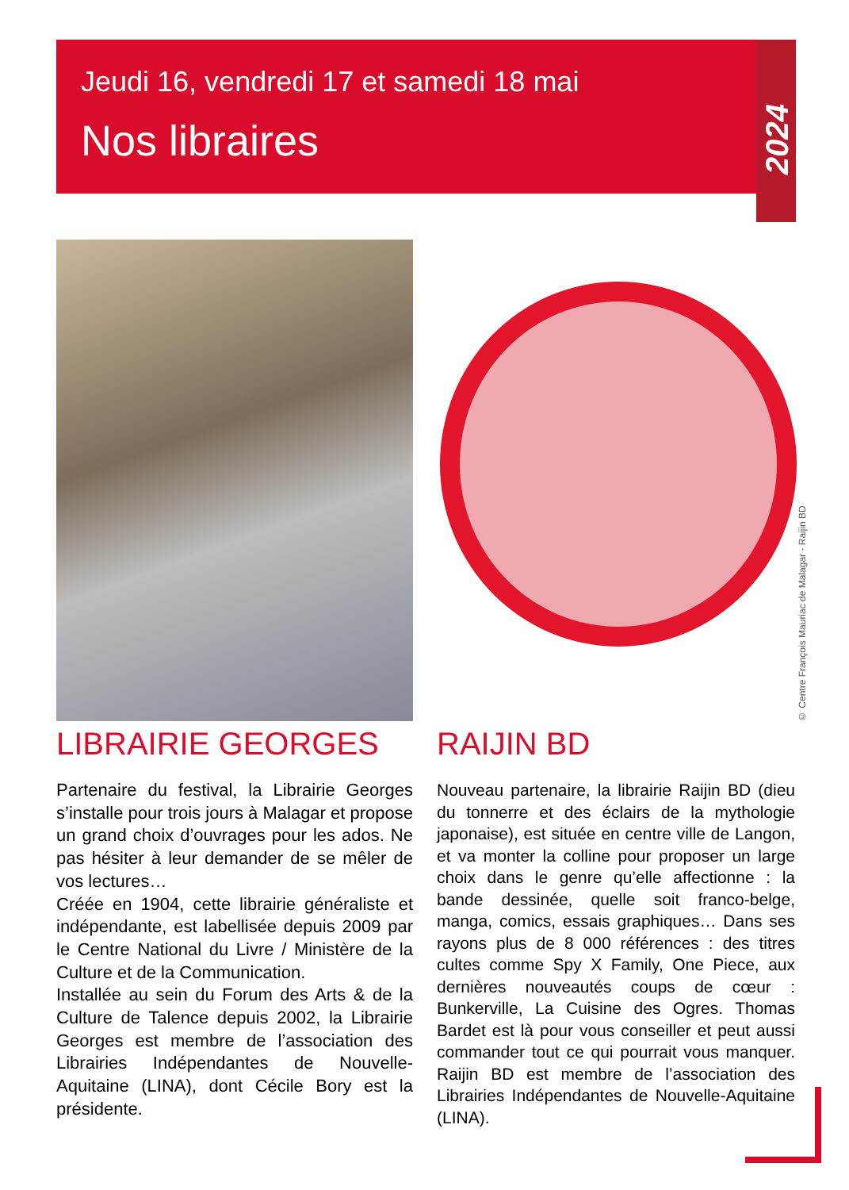Jeudi 16, vendredi 17 et samedi 18 mai
Nos libraires
2024
© Centre François Mauriac de Malagar - Raijin BD
LIBRAIRIE GEORGES
Partenaire du festival, la Librairie Georges s’installe pour trois jours à Malagar et propose un grand choix d’ouvrages pour les ados. Ne pas hésiter à leur demander de se mêler de vos lectures…
Créée en 1904, cette librairie généraliste et indépendante, est labellisée depuis 2009 par le Centre National du Livre / Ministère de la Culture et de la Communication.
Installée au sein du Forum des Arts & de la Culture de Talence depuis 2002, la Librairie Georges est membre de l’association des Librairies Indépendantes de Nouvelle-Aquitaine (LINA), dont Cécile Bory est la présidente.
RAIJIN BD
Nouveau partenaire, la librairie Raijin BD (dieu du tonnerre et des éclairs de la mythologie japonaise), est située en centre ville de Langon, et va monter la colline pour proposer un large choix dans le genre qu’elle affectionne : la bande dessinée, quelle soit franco-belge, manga, comics, essais graphiques… Dans ses rayons plus de 8 000 références : des titres cultes comme Spy X Family, One Piece, aux dernières nouveautés coups de cœur : Bunkerville, La Cuisine des Ogres. Thomas Bardet est là pour vous conseiller et peut aussi commander tout ce qui pourrait vous manquer. Raijin BD est membre de l’association des Librairies Indépendantes de Nouvelle-Aquitaine (LINA).